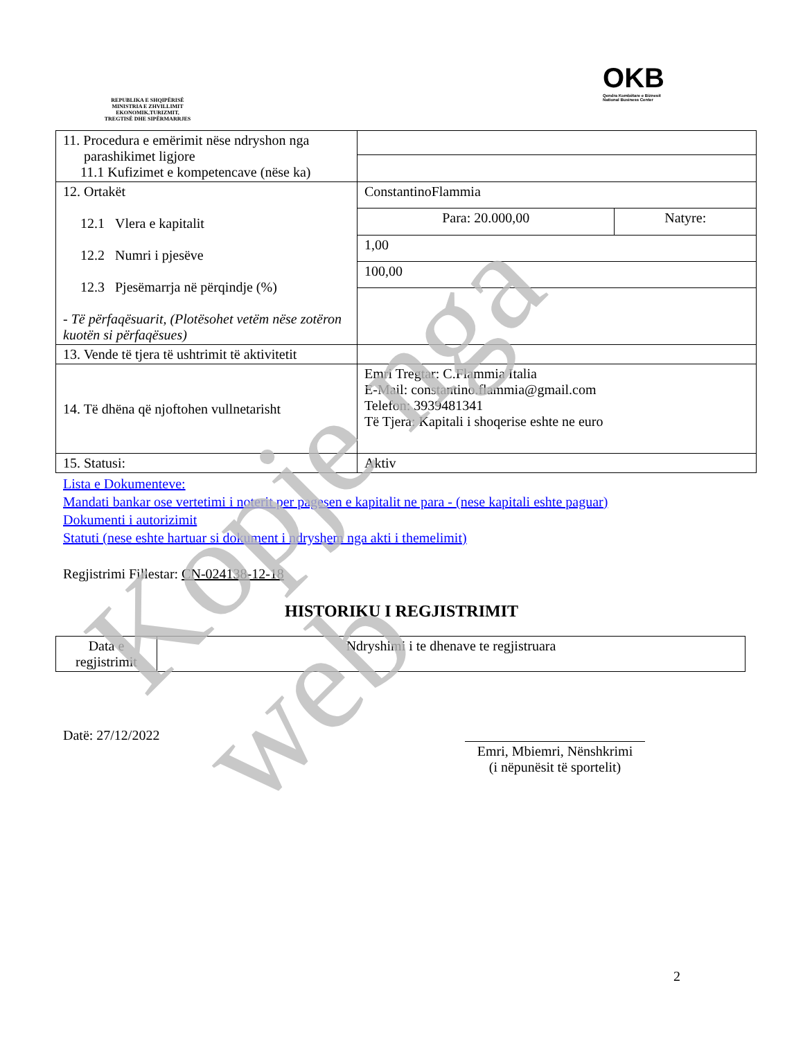REPUBLIKA E SHQIPËRISË
MINISTRIA E ZHVILLIMIT
EKONOMIK,TURIZMIT,
TREGTISË DHE SIPËRMARRJES
OKB
Qendra Kombëtare e Biznesit
National Business Center
| 11. Procedura e emërimit nëse ndryshon nga parashikimet ligjore 11.1 Kufizimet e kompetencave (nëse ka) | | |
| 12. Ortakët 12.1 Vlera e kapitalit 12.2 Numri i pjesëve 12.3 Pjesëmarrja në përqindje (%) - Të përfaqësuarit, (Plotësohet vetëm nëse zotëron kuotën si përfaqësues) | ConstantinoFlammia | |
| | Para: 20.000,00 | Natyre: |
| | 1,00 | |
| | 100,00 | |
| 13. Vende të tjera të ushtrimit të aktivitetit | | |
| 14. Të dhëna që njoftohen vullnetarisht | Emri Tregtar: C.Flammia Italia E-Mail: constantino.flammia@gmail.com Telefon: 3939481341 Të Tjera: Kapitali i shoqerise eshte ne euro | |
| 15. Statusi: | Aktiv | |
Lista e Dokumenteve:
Mandati bankar ose vertetimi i noterit per pagesen e kapitalit ne para - (nese kapitali eshte paguar)
Dokumenti i autorizimit
Statuti (nese eshte hartuar si dokument i ndryshem nga akti i themelimit)
Regjistrimi Fillestar: CN-024138-12-18
HISTORIKU I REGJISTRIMIT
| Data e regjistrimit | Ndryshimi i te dhenave te regjistruara |
Datë: 27/12/2022
Emri, Mbiemri, Nënshkrimi
(i nëpunësit të sportelit)
2
Kopje nga web